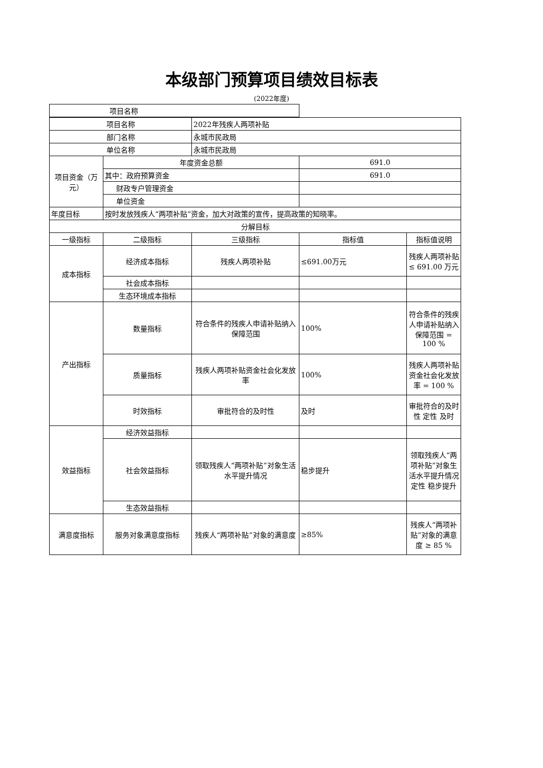本级部门预算项目绩效目标表
(2022年度)
| 项目名称 | |
| 项目名称 | | 2022年残疾人两项补贴 | | |
| 部门名称 | | 永城市民政局 | | |
| 单位名称 | | 永城市民政局 | | |
| 项目资金（万元） | 年度资金总额 | | 691.0 | |
| | 其中：政府预算资金 | | 691.0 | |
| | 财政专户管理资金 | | | |
| | 单位资金 | | | |
| 年度目标 | 按时发放残疾人“两项补贴”资金，加大对政策的宣传，提高政策的知晓率。 | | | |
| 分解目标 | | | | |
| 一级指标 | 二级指标 | 三级指标 | 指标值 | 指标值说明 |
| 成本指标 | 经济成本指标 | 残疾人两项补贴 | ≤691.00万元 | 残疾人两项补贴 ≤ 691.00 万元 |
| | 社会成本指标 | | | |
| | 生态环境成本指标 | | | |
| 产出指标 | 数量指标 | 符合条件的残疾人申请补贴纳入保障范围 | 100% | 符合条件的残疾人申请补贴纳入保障范围 = 100 % |
| | 质量指标 | 残疾人两项补贴资金社会化发放率 | 100% | 残疾人两项补贴资金社会化发放率 = 100 % |
| | 时效指标 | 审批符合的及时性 | 及时 | 审批符合的及时性 定性 及时 |
| 效益指标 | 经济效益指标 | | | |
| | 社会效益指标 | 领取残疾人“两项补贴”对象生活水平提升情况 | 稳步提升 | 领取残疾人“两项补贴”对象生活水平提升情况 定性 稳步提升 |
| | 生态效益指标 | | | |
| 满意度指标 | 服务对象满意度指标 | 残疾人“两项补贴”对象的满意度 | ≥85% | 残疾人“两项补贴”对象的满意度 ≥ 85 % |